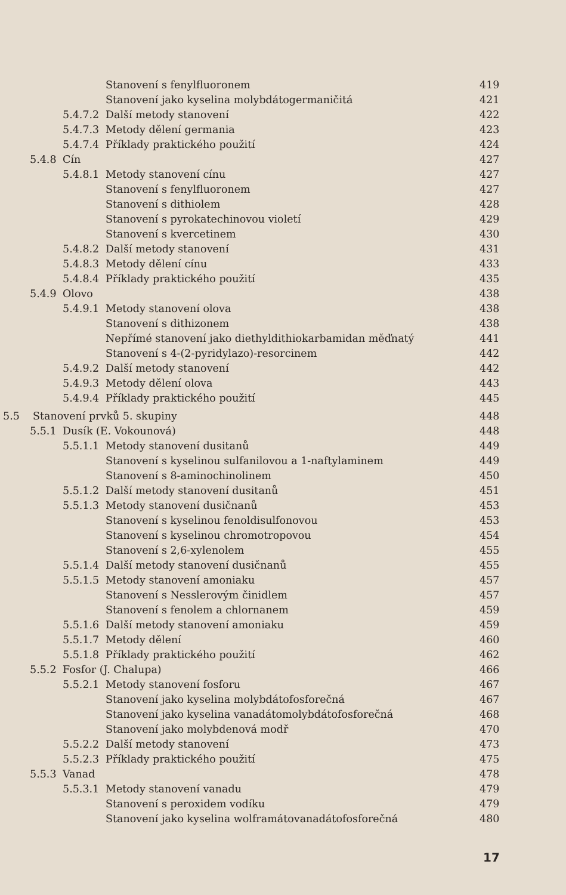Stanovení s fenylfluoronem 419
Stanovení jako kyselina molybdátogermaničitá 421
5.4.7.2 Další metody stanovení 422
5.4.7.3 Metody dělení germania 423
5.4.7.4 Příklady praktického použití 424
5.4.8 Cín 427
5.4.8.1 Metody stanovení cínu 427
Stanovení s fenylfluoronem 427
Stanovení s dithiolem 428
Stanovení s pyrokatechinovou violetí 429
Stanovení s kvercetinem 430
5.4.8.2 Další metody stanovení 431
5.4.8.3 Metody dělení cínu 433
5.4.8.4 Příklady praktického použití 435
5.4.9 Olovo 438
5.4.9.1 Metody stanovení olova 438
Stanovení s dithizonem 438
Nepřímé stanovení jako diethyldithiokarbamidan měďnatý 441
Stanovení s 4-(2-pyridylazo)-resorcinem 442
5.4.9.2 Další metody stanovení 442
5.4.9.3 Metody dělení olova 443
5.4.9.4 Příklady praktického použití 445
5.5 Stanovení prvků 5. skupiny 448
5.5.1 Dusík (E. Vokounová) 448
5.5.1.1 Metody stanovení dusitanů 449
Stanovení s kyselinou sulfanilovou a 1-naftylaminem 449
Stanovení s 8-aminochinolinem 450
5.5.1.2 Další metody stanovení dusitanů 451
5.5.1.3 Metody stanovení dusičnanů 453
Stanovení s kyselinou fenoldisulfonovou 453
Stanovení s kyselinou chromotropovou 454
Stanovení s 2,6-xylenolem 455
5.5.1.4 Další metody stanovení dusičnanů 455
5.5.1.5 Metody stanovení amoniaku 457
Stanovení s Nesslerovým činidlem 457
Stanovení s fenolem a chlornanem 459
5.5.1.6 Další metody stanovení amoniaku 459
5.5.1.7 Metody dělení 460
5.5.1.8 Příklady praktického použití 462
5.5.2 Fosfor (J. Chalupa) 466
5.5.2.1 Metody stanovení fosforu 467
Stanovení jako kyselina molybdátofosforečná 467
Stanovení jako kyselina vanadátomolybdátofosforečná 468
Stanovení jako molybdenová modř 470
5.5.2.2 Další metody stanovení 473
5.5.2.3 Příklady praktického použití 475
5.5.3 Vanad 478
5.5.3.1 Metody stanovení vanadu 479
Stanovení s peroxidem vodíku 479
Stanovení jako kyselina wolframátovanadátofosforečná 480
17